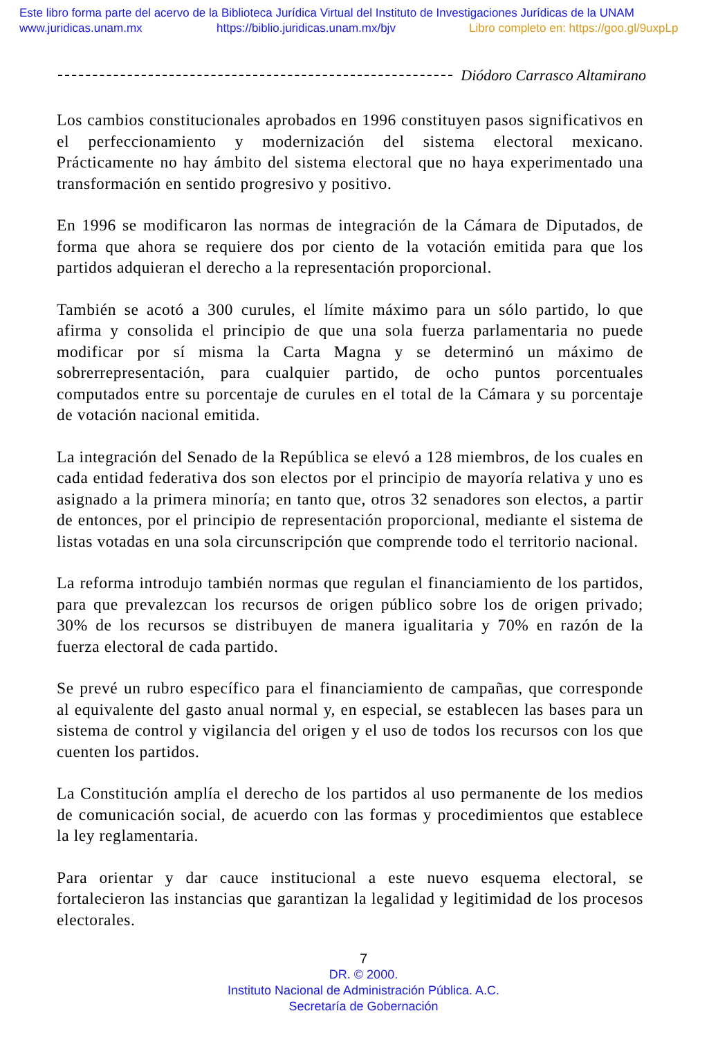Este libro forma parte del acervo de la Biblioteca Jurídica Virtual del Instituto de Investigaciones Jurídicas de la UNAM
www.juridicas.unam.mx https://biblio.juridicas.unam.mx/bjv Libro completo en: https://goo.gl/9uxpLp
Diódoro Carrasco Altamirano
Los cambios constitucionales aprobados en 1996 constituyen pasos significativos en el perfeccionamiento y modernización del sistema electoral mexicano. Prácticamente no hay ámbito del sistema electoral que no haya experimentado una transformación en sentido progresivo y positivo.
En 1996 se modificaron las normas de integración de la Cámara de Diputados, de forma que ahora se requiere dos por ciento de la votación emitida para que los partidos adquieran el derecho a la representación proporcional.
También se acotó a 300 curules, el límite máximo para un sólo partido, lo que afirma y consolida el principio de que una sola fuerza parlamentaria no puede modificar por sí misma la Carta Magna y se determinó un máximo de sobrerrepresentación, para cualquier partido, de ocho puntos porcentuales computados entre su porcentaje de curules en el total de la Cámara y su porcentaje de votación nacional emitida.
La integración del Senado de la República se elevó a 128 miembros, de los cuales en cada entidad federativa dos son electos por el principio de mayoría relativa y uno es asignado a la primera minoría; en tanto que, otros 32 senadores son electos, a partir de entonces, por el principio de representación proporcional, mediante el sistema de listas votadas en una sola circunscripción que comprende todo el territorio nacional.
La reforma introdujo también normas que regulan el financiamiento de los partidos, para que prevalezcan los recursos de origen público sobre los de origen privado; 30% de los recursos se distribuyen de manera igualitaria y 70% en razón de la fuerza electoral de cada partido.
Se prevé un rubro específico para el financiamiento de campañas, que corresponde al equivalente del gasto anual normal y, en especial, se establecen las bases para un sistema de control y vigilancia del origen y el uso de todos los recursos con los que cuenten los partidos.
La Constitución amplía el derecho de los partidos al uso permanente de los medios de comunicación social, de acuerdo con las formas y procedimientos que establece la ley reglamentaria.
Para orientar y dar cauce institucional a este nuevo esquema electoral, se fortalecieron las instancias que garantizan la legalidad y legitimidad de los procesos electorales.
7
DR. © 2000.
Instituto Nacional de Administración Pública. A.C.
Secretaría de Gobernación